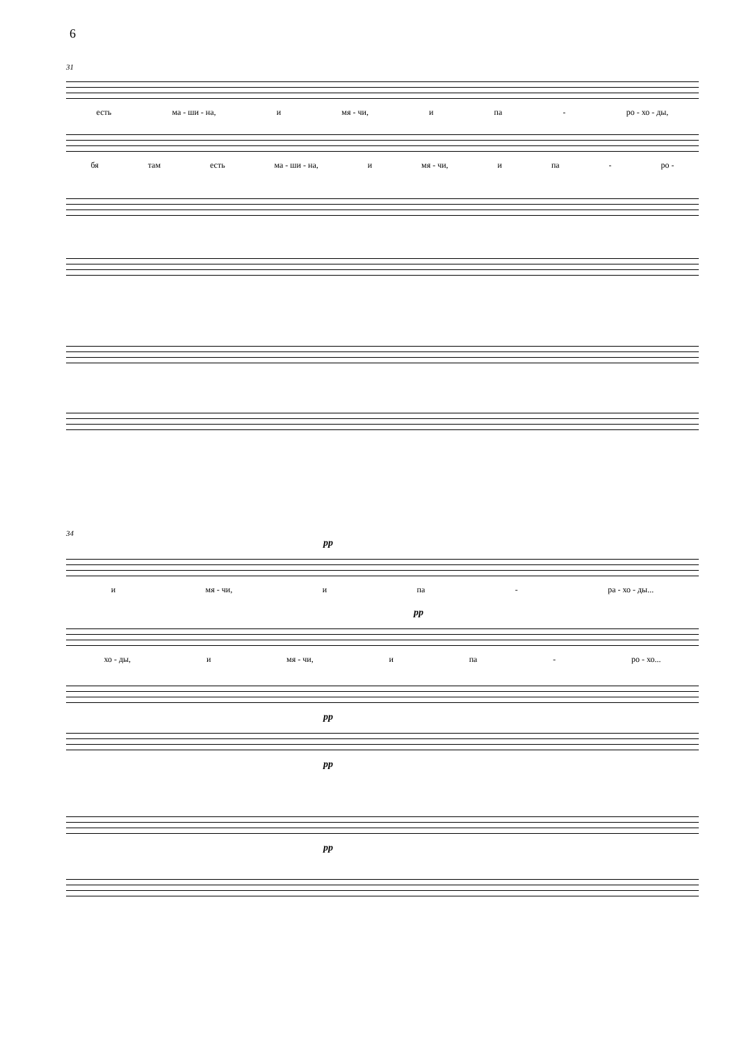6
31
есть ма - ши - на, и мя - чи, и па - ро - хо - ды,
бя там есть ма - ши - на, и мя - чи, и па - ро -
34
pp
и мя - чи, и па - ра - хо - ды...
pp
хо - ды, и мя - чи, и па - ро - хо...
pp
pp
pp